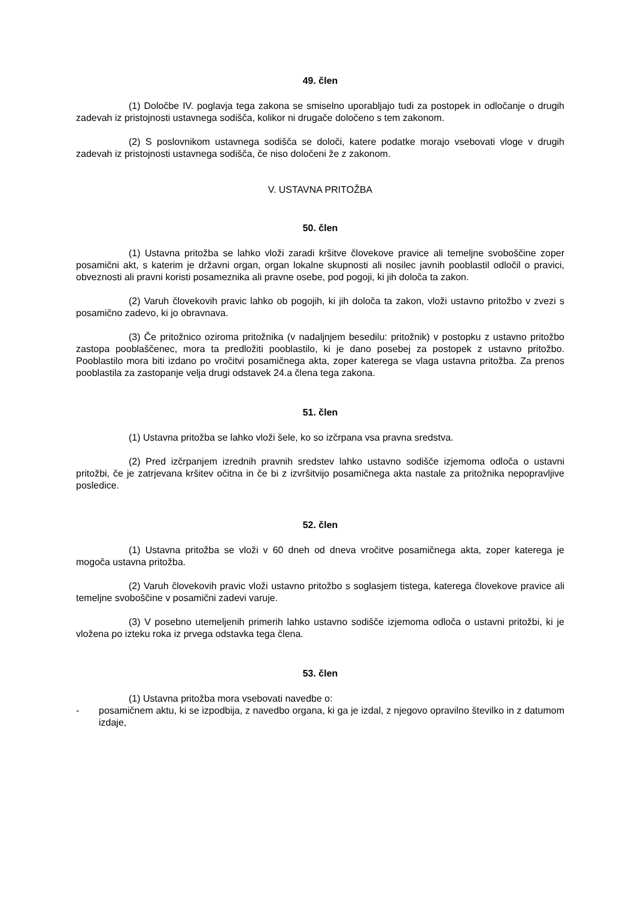49. člen
(1) Določbe IV. poglavja tega zakona se smiselno uporabljajo tudi za postopek in odločanje o drugih zadevah iz pristojnosti ustavnega sodišča, kolikor ni drugače določeno s tem zakonom.
(2) S poslovnikom ustavnega sodišča se določi, katere podatke morajo vsebovati vloge v drugih zadevah iz pristojnosti ustavnega sodišča, če niso določeni že z zakonom.
V. USTAVNA PRITOŽBA
50. člen
(1) Ustavna pritožba se lahko vloži zaradi kršitve človekove pravice ali temeljne svoboščine zoper posamični akt, s katerim je državni organ, organ lokalne skupnosti ali nosilec javnih pooblastil odločil o pravici, obveznosti ali pravni koristi posameznika ali pravne osebe, pod pogoji, ki jih določa ta zakon.
(2) Varuh človekovih pravic lahko ob pogojih, ki jih določa ta zakon, vloži ustavno pritožbo v zvezi s posamično zadevo, ki jo obravnava.
(3) Če pritožnico oziroma pritožnika (v nadaljnjem besedilu: pritožnik) v postopku z ustavno pritožbo zastopa pooblaščenec, mora ta predložiti pooblastilo, ki je dano posebej za postopek z ustavno pritožbo. Pooblastilo mora biti izdano po vročitvi posamičnega akta, zoper katerega se vlaga ustavna pritožba. Za prenos pooblastila za zastopanje velja drugi odstavek 24.a člena tega zakona.
51. člen
(1) Ustavna pritožba se lahko vloži šele, ko so izčrpana vsa pravna sredstva.
(2) Pred izčrpanjem izrednih pravnih sredstev lahko ustavno sodišče izjemoma odloča o ustavni pritožbi, če je zatrjevana kršitev očitna in če bi z izvršitvijo posamičnega akta nastale za pritožnika nepopravljive posledice.
52. člen
(1) Ustavna pritožba se vloži v 60 dneh od dneva vročitve posamičnega akta, zoper katerega je mogoča ustavna pritožba.
(2) Varuh človekovih pravic vloži ustavno pritožbo s soglasjem tistega, katerega človekove pravice ali temeljne svoboščine v posamični zadevi varuje.
(3) V posebno utemeljenih primerih lahko ustavno sodišče izjemoma odloča o ustavni pritožbi, ki je vložena po izteku roka iz prvega odstavka tega člena.
53. člen
(1) Ustavna pritožba mora vsebovati navedbe o:
- posamičnem aktu, ki se izpodbija, z navedbo organa, ki ga je izdal, z njegovo opravilno številko in z datumom izdaje,